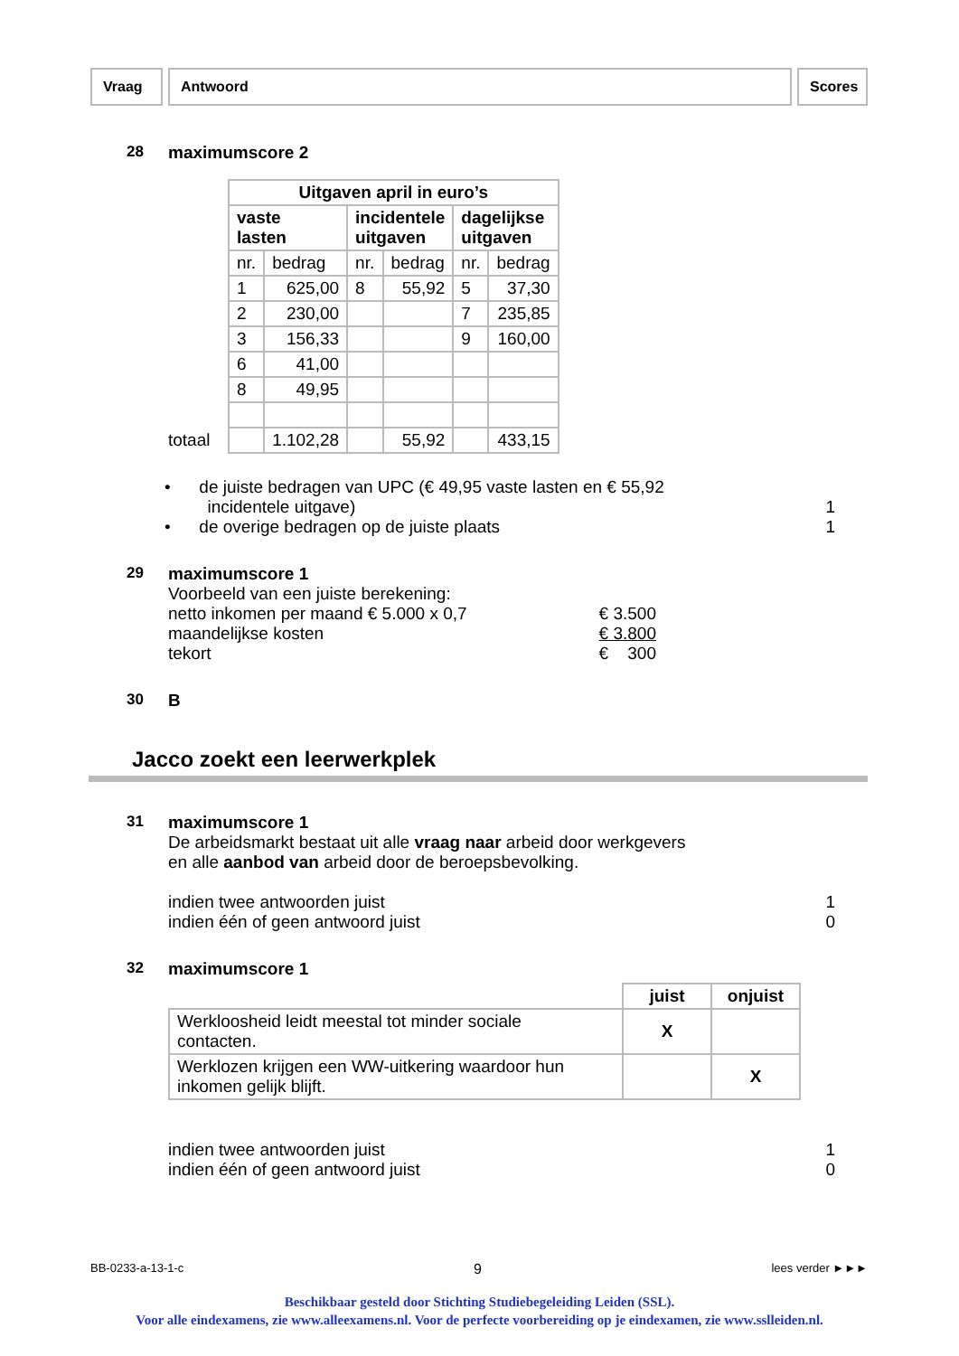Vraag Antwoord Scores
28 maximumscore 2
totaal
| Uitgaven april in euro’s | | | | | |
| --- | --- | --- | --- | --- | --- |
| vaste lasten | | incidentele uitgaven | | dagelijkse uitgaven | |
| nr. | bedrag | nr. | bedrag | nr. | bedrag |
| 1 | 625,00 | 8 | 55,92 | 5 | 37,30 |
| 2 | 230,00 | | | 7 | 235,85 |
| 3 | 156,33 | | | 9 | 160,00 |
| 6 | 41,00 | | | | |
| 8 | 49,95 | | | | |
| | 1.102,28 | | 55,92 | | 433,15 |
• de juiste bedragen van UPC (€ 49,95 vaste lasten en € 55,92
incidentele uitgave) 1
• de overige bedragen op de juiste plaats 1
29 maximumscore 1
Voorbeeld van een juiste berekening:
netto inkomen per maand € 5.000 x 0,7 € 3.500 maandelijkse kosten € 3.800 tekort € 300
30 B
Jacco zoekt een leerwerkplek
31 maximumscore 1
De arbeidsmarkt bestaat uit alle vraag naar arbeid door werkgevers
en alle aanbod van arbeid door de beroepsbevolking.
indien twee antwoorden juist 1
indien één of geen antwoord juist 0
32 maximumscore 1
| | juist | onjuist |
| --- | --- | --- |
| Werkloosheid leidt meestal tot minder sociale contacten. | X | |
| Werklozen krijgen een WW-uitkering waardoor hun inkomen gelijk blijft. | | X |
indien twee antwoorden juist 1
indien één of geen antwoord juist 0
BB-0233-a-13-1-c 9 lees verder ►►►
Beschikbaar gesteld door Stichting Studiebegeleiding Leiden (SSL).
Voor alle eindexamens, zie www.alleexamens.nl. Voor de perfecte voorbereiding op je eindexamen, zie www.sslleiden.nl.